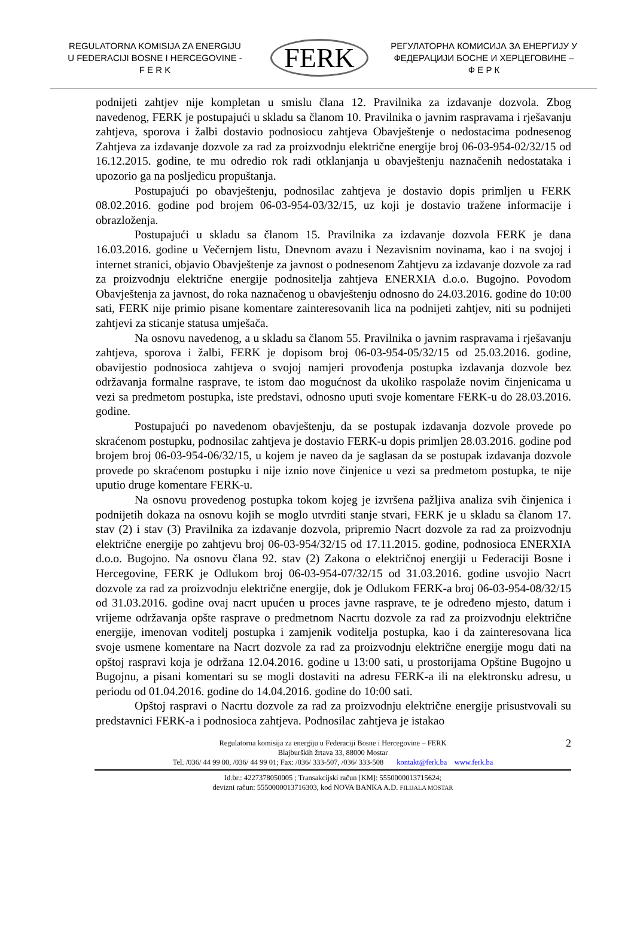REGULATORNA KOMISIJA ZA ENERGIJU
U FEDERACIJI BOSNE I HERCEGOVINE -
F E R K
FERK
РЕГУЛАТОРНА КОМИСИЈА ЗА ЕНЕРГИЈУ У
ФЕДЕРАЦИЈИ БОСНЕ И ХЕРЦЕГОВИНЕ –
Ф Е Р К
podnijeti zahtjev nije kompletan u smislu člana 12. Pravilnika za izdavanje dozvola. Zbog navedenog, FERK je postupajući u skladu sa članom 10. Pravilnika o javnim raspravama i rješavanju zahtjeva, sporova i žalbi dostavio podnosiocu zahtjeva Obavještenje o nedostacima podnesenog Zahtjeva za izdavanje dozvole za rad za proizvodnju električne energije broj 06-03-954-02/32/15 od 16.12.2015. godine, te mu odredio rok radi otklanjanja u obavještenju naznačenih nedostataka i upozorio ga na posljedicu propuštanja.
Postupajući po obavještenju, podnosilac zahtjeva je dostavio dopis primljen u FERK 08.02.2016. godine pod brojem 06-03-954-03/32/15, uz koji je dostavio tražene informacije i obrazloženja.
Postupajući u skladu sa članom 15. Pravilnika za izdavanje dozvola FERK je dana 16.03.2016. godine u Večernjem listu, Dnevnom avazu i Nezavisnim novinama, kao i na svojoj i internet stranici, objavio Obavještenje za javnost o podnesenom Zahtjevu za izdavanje dozvole za rad za proizvodnju električne energije podnositelja zahtjeva ENERXIA d.o.o. Bugojno. Povodom Obavještenja za javnost, do roka naznačenog u obavještenju odnosno do 24.03.2016. godine do 10:00 sati, FERK nije primio pisane komentare zainteresovanih lica na podnijeti zahtjev, niti su podnijeti zahtjevi za sticanje statusa umješača.
Na osnovu navedenog, a u skladu sa članom 55. Pravilnika o javnim raspravama i rješavanju zahtjeva, sporova i žalbi, FERK je dopisom broj 06-03-954-05/32/15 od 25.03.2016. godine, obavijestio podnosioca zahtjeva o svojoj namjeri provođenja postupka izdavanja dozvole bez održavanja formalne rasprave, te istom dao mogućnost da ukoliko raspolaže novim činjenicama u vezi sa predmetom postupka, iste predstavi, odnosno uputi svoje komentare FERK-u do 28.03.2016. godine.
Postupajući po navedenom obavještenju, da se postupak izdavanja dozvole provede po skraćenom postupku, podnosilac zahtjeva je dostavio FERK-u dopis primljen 28.03.2016. godine pod brojem broj 06-03-954-06/32/15, u kojem je naveo da je saglasan da se postupak izdavanja dozvole provede po skraćenom postupku i nije iznio nove činjenice u vezi sa predmetom postupka, te nije uputio druge komentare FERK-u.
Na osnovu provedenog postupka tokom kojeg je izvršena pažljiva analiza svih činjenica i podnijetih dokaza na osnovu kojih se moglo utvrditi stanje stvari, FERK je u skladu sa članom 17. stav (2) i stav (3) Pravilnika za izdavanje dozvola, pripremio Nacrt dozvole za rad za proizvodnju električne energije po zahtjevu broj 06-03-954/32/15 od 17.11.2015. godine, podnosioca ENERXIA d.o.o. Bugojno. Na osnovu člana 92. stav (2) Zakona o električnoj energiji u Federaciji Bosne i Hercegovine, FERK je Odlukom broj 06-03-954-07/32/15 od 31.03.2016. godine usvojio Nacrt dozvole za rad za proizvodnju električne energije, dok je Odlukom FERK-a broj 06-03-954-08/32/15 od 31.03.2016. godine ovaj nacrt upućen u proces javne rasprave, te je određeno mjesto, datum i vrijeme održavanja opšte rasprave o predmetnom Nacrtu dozvole za rad za proizvodnju električne energije, imenovan voditelj postupka i zamjenik voditelja postupka, kao i da zainteresovana lica svoje usmene komentare na Nacrt dozvole za rad za proizvodnju električne energije mogu dati na opštoj raspravi koja je održana 12.04.2016. godine u 13:00 sati, u prostorijama Opštine Bugojno u Bugojnu, a pisani komentari su se mogli dostaviti na adresu FERK-a ili na elektronsku adresu, u periodu od 01.04.2016. godine do 14.04.2016. godine do 10:00 sati.
Opštoj raspravi o Nacrtu dozvole za rad za proizvodnju električne energije prisustvovali su predstavnici FERK-a i podnosioca zahtjeva. Podnosilac zahtjeva je istakao
2 Regulatorna komisija za energiju u Federaciji Bosne i Hercegovine – FERK
Blajburških žrtava 33, 88000 Mostar
Tel. /036/ 44 99 00, /036/ 44 99 01; Fax: /036/ 333-507, /036/ 333-508 kontakt@ferk.ba www.ferk.ba
Id.br.: 4227378050005 ; Transakcijski račun [KM]: 5550000013715624;
devizni račun: 5550000013716303, kod NOVA BANKA A.D. FILIJALA MOSTAR